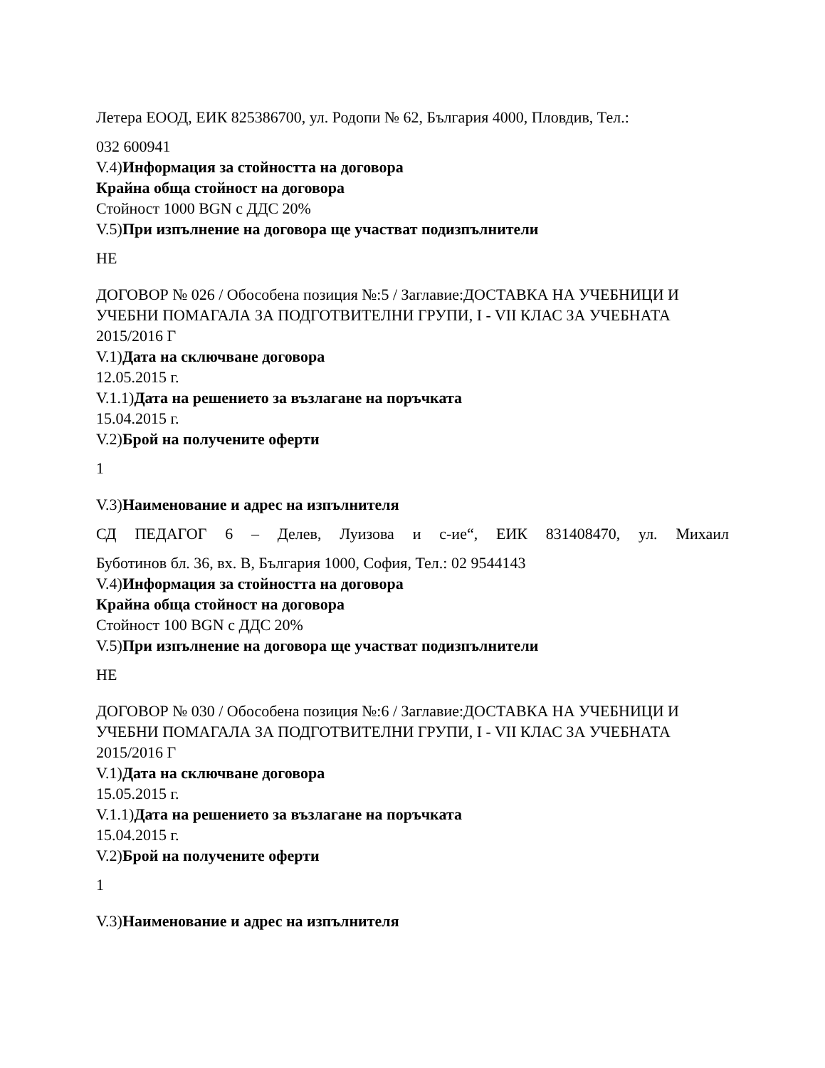Летера ЕООД, ЕИК 825386700, ул. Родопи № 62, България 4000, Пловдив, Тел.:
032 600941
V.4)Информация за стойността на договора
Крайна обща стойност на договора
Стойност 1000 BGN с ДДС 20%
V.5)При изпълнение на договора ще участват подизпълнители
НЕ
ДОГОВОР № 026 / Обособена позиция №:5 / Заглавие:ДОСТАВКА НА УЧЕБНИЦИ И УЧЕБНИ ПОМАГАЛА ЗА ПОДГОТВИТЕЛНИ ГРУПИ, I - VII КЛАС ЗА УЧЕБНАТА 2015/2016 Г
V.1)Дата на сключване договора
12.05.2015 г.
V.1.1)Дата на решението за възлагане на поръчката
15.04.2015 г.
V.2)Брой на получените оферти
1
V.3)Наименование и адрес на изпълнителя
СД ПЕДАГОГ 6 – Делев, Луизова и с-ие“, ЕИК 831408470, ул. Михаил
Буботинов бл. 36, вх. В, България 1000, София, Тел.: 02 9544143
V.4)Информация за стойността на договора
Крайна обща стойност на договора
Стойност 100 BGN с ДДС 20%
V.5)При изпълнение на договора ще участват подизпълнители
НЕ
ДОГОВОР № 030 / Обособена позиция №:6 / Заглавие:ДОСТАВКА НА УЧЕБНИЦИ И УЧЕБНИ ПОМАГАЛА ЗА ПОДГОТВИТЕЛНИ ГРУПИ, I - VII КЛАС ЗА УЧЕБНАТА 2015/2016 Г
V.1)Дата на сключване договора
15.05.2015 г.
V.1.1)Дата на решението за възлагане на поръчката
15.04.2015 г.
V.2)Брой на получените оферти
1
V.3)Наименование и адрес на изпълнителя